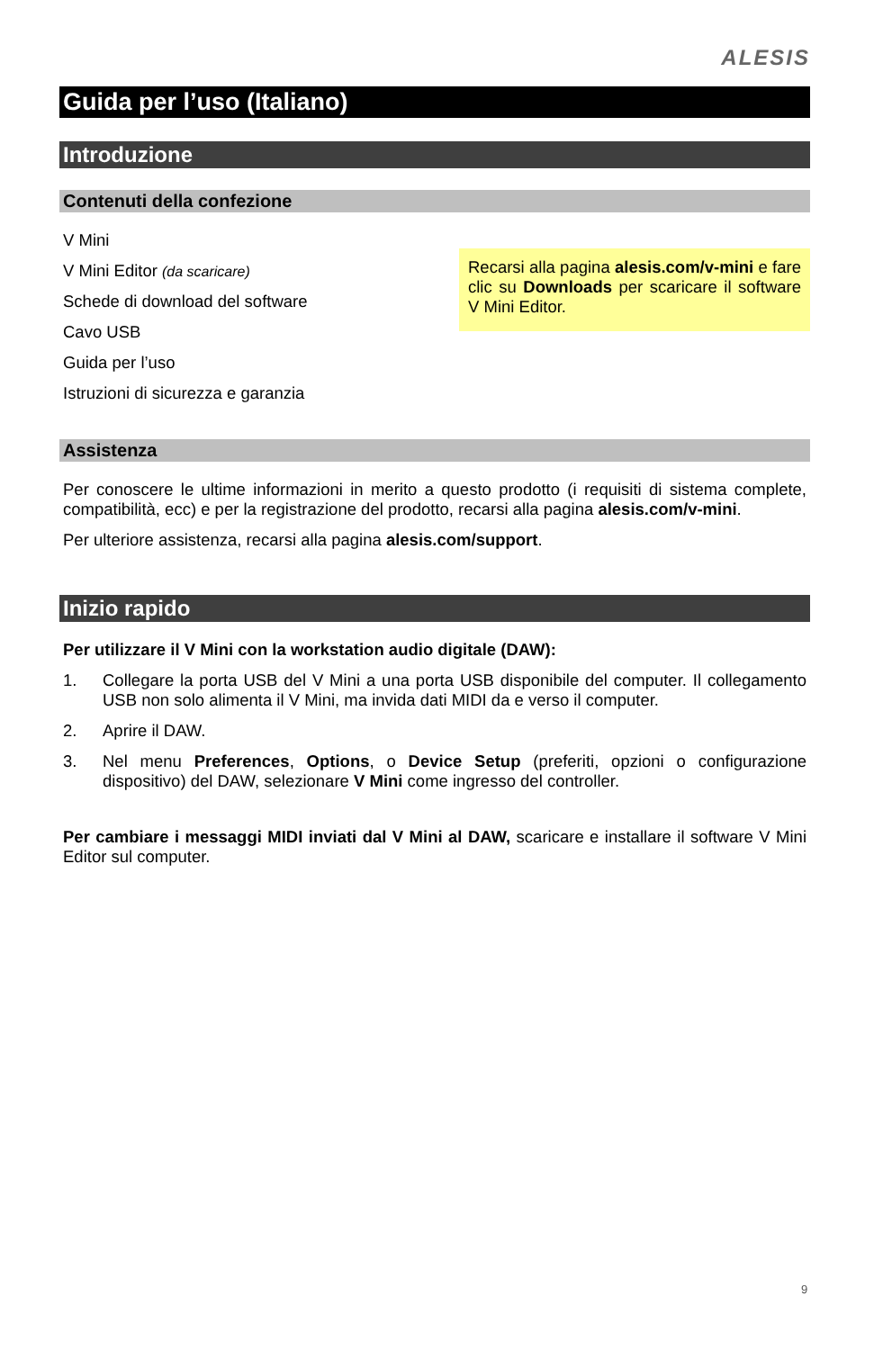ALESIS
Guida per l’uso (Italiano)
Introduzione
Contenuti della confezione
V Mini
V Mini Editor (da scaricare)
Schede di download del software
Cavo USB
Guida per l’uso
Istruzioni di sicurezza e garanzia
Recarsi alla pagina alesis.com/v-mini e fare clic su Downloads per scaricare il software V Mini Editor.
Assistenza
Per conoscere le ultime informazioni in merito a questo prodotto (i requisiti di sistema complete, compatibilità, ecc) e per la registrazione del prodotto, recarsi alla pagina alesis.com/v-mini.
Per ulteriore assistenza, recarsi alla pagina alesis.com/support.
Inizio rapido
Per utilizzare il V Mini con la workstation audio digitale (DAW):
1. Collegare la porta USB del V Mini a una porta USB disponibile del computer. Il collegamento USB non solo alimenta il V Mini, ma invida dati MIDI da e verso il computer.
2. Aprire il DAW.
3. Nel menu Preferences, Options, o Device Setup (preferiti, opzioni o configurazione dispositivo) del DAW, selezionare V Mini come ingresso del controller.
Per cambiare i messaggi MIDI inviati dal V Mini al DAW, scaricare e installare il software V Mini Editor sul computer.
9